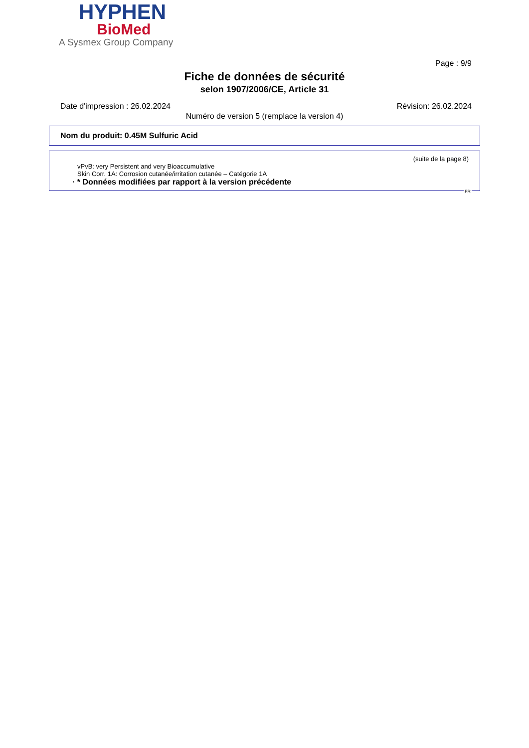HYPHEN
BioMed
A Sysmex Group Company
Page : 9/9
Fiche de données de sécurité
selon 1907/2006/CE, Article 31
Date d'impression : 26.02.2024 Révision: 26.02.2024
Numéro de version 5 (remplace la version 4)
Nom du produit: 0.45M Sulfuric Acid
(suite de la page 8)
vPvB: very Persistent and very Bioaccumulative
Skin Corr. 1A: Corrosion cutanée/irritation cutanée – Catégorie 1A
· * Données modifiées par rapport à la version précédente
FR